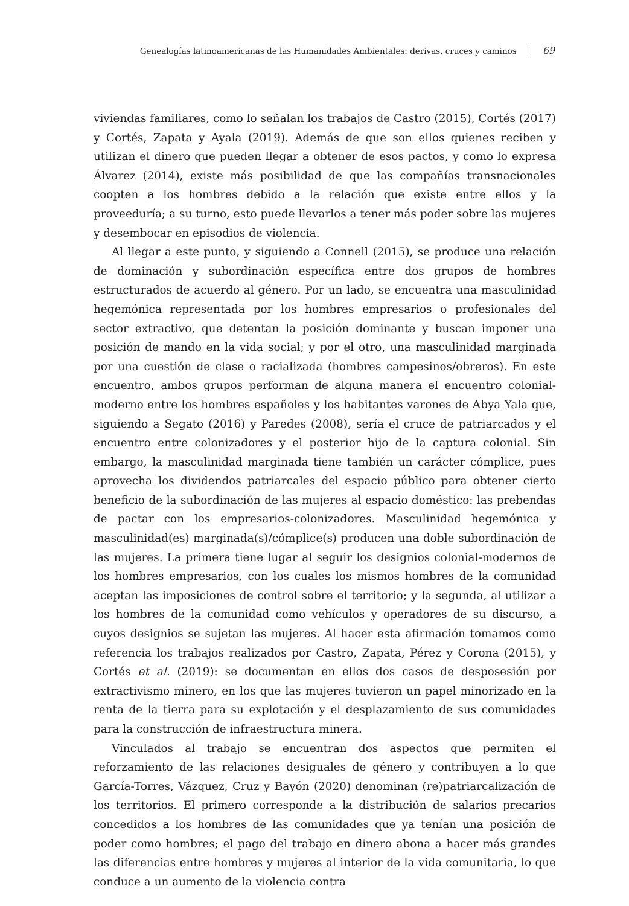Genealogías latinoamericanas de las Humanidades Ambientales: derivas, cruces y caminos 69
viviendas familiares, como lo señalan los trabajos de Castro (2015), Cortés (2017) y Cortés, Zapata y Ayala (2019). Además de que son ellos quienes reciben y utilizan el dinero que pueden llegar a obtener de esos pactos, y como lo expresa Álvarez (2014), existe más posibilidad de que las compañías transnacionales coopten a los hombres debido a la relación que existe entre ellos y la proveeduría; a su turno, esto puede llevarlos a tener más poder sobre las mujeres y desembocar en episodios de violencia.
Al llegar a este punto, y siguiendo a Connell (2015), se produce una relación de dominación y subordinación específica entre dos grupos de hombres estructurados de acuerdo al género. Por un lado, se encuentra una masculinidad hegemónica representada por los hombres empresarios o profesionales del sector extractivo, que detentan la posición dominante y buscan imponer una posición de mando en la vida social; y por el otro, una masculinidad marginada por una cuestión de clase o racializada (hombres campesinos/obreros). En este encuentro, ambos grupos performan de alguna manera el encuentro colonial-moderno entre los hombres españoles y los habitantes varones de Abya Yala que, siguiendo a Segato (2016) y Paredes (2008), sería el cruce de patriarcados y el encuentro entre colonizadores y el posterior hijo de la captura colonial. Sin embargo, la masculinidad marginada tiene también un carácter cómplice, pues aprovecha los dividendos patriarcales del espacio público para obtener cierto beneficio de la subordinación de las mujeres al espacio doméstico: las prebendas de pactar con los empresarios-colonizadores. Masculinidad hegemónica y masculinidad(es) marginada(s)/cómplice(s) producen una doble subordinación de las mujeres. La primera tiene lugar al seguir los designios colonial-modernos de los hombres empresarios, con los cuales los mismos hombres de la comunidad aceptan las imposiciones de control sobre el territorio; y la segunda, al utilizar a los hombres de la comunidad como vehículos y operadores de su discurso, a cuyos designios se sujetan las mujeres. Al hacer esta afirmación tomamos como referencia los trabajos realizados por Castro, Zapata, Pérez y Corona (2015), y Cortés et al. (2019): se documentan en ellos dos casos de desposesión por extractivismo minero, en los que las mujeres tuvieron un papel minorizado en la renta de la tierra para su explotación y el desplazamiento de sus comunidades para la construcción de infraestructura minera.
Vinculados al trabajo se encuentran dos aspectos que permiten el reforzamiento de las relaciones desiguales de género y contribuyen a lo que García-Torres, Vázquez, Cruz y Bayón (2020) denominan (re)patriarcalización de los territorios. El primero corresponde a la distribución de salarios precarios concedidos a los hombres de las comunidades que ya tenían una posición de poder como hombres; el pago del trabajo en dinero abona a hacer más grandes las diferencias entre hombres y mujeres al interior de la vida comunitaria, lo que conduce a un aumento de la violencia contra